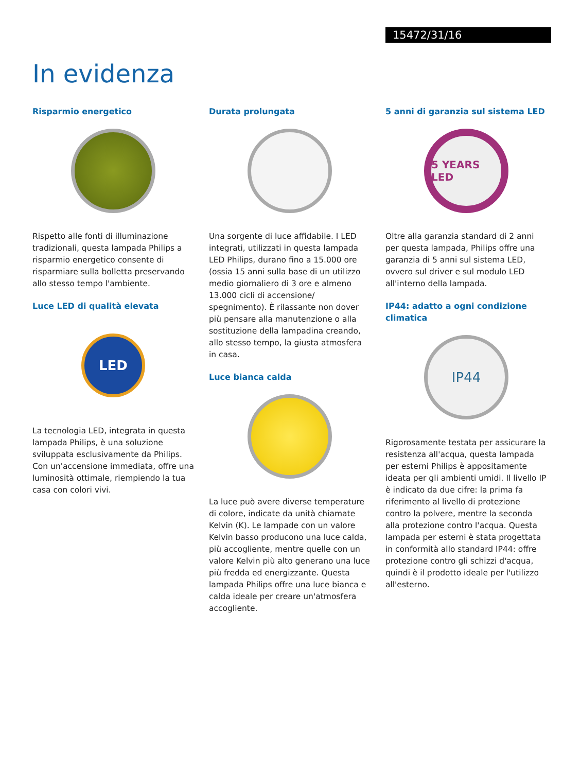15472/31/16
In evidenza
Risparmio energetico
Rispetto alle fonti di illuminazione tradizionali, questa lampada Philips a risparmio energetico consente di risparmiare sulla bolletta preservando allo stesso tempo l'ambiente.
Luce LED di qualità elevata
LED
La tecnologia LED, integrata in questa lampada Philips, è una soluzione sviluppata esclusivamente da Philips. Con un'accensione immediata, offre una luminosità ottimale, riempiendo la tua casa con colori vivi.
Durata prolungata
Una sorgente di luce affidabile. I LED integrati, utilizzati in questa lampada LED Philips, durano fino a 15.000 ore (ossia 15 anni sulla base di un utilizzo medio giornaliero di 3 ore e almeno 13.000 cicli di accensione/ spegnimento). È rilassante non dover più pensare alla manutenzione o alla sostituzione della lampadina creando, allo stesso tempo, la giusta atmosfera in casa.
Luce bianca calda
La luce può avere diverse temperature di colore, indicate da unità chiamate Kelvin (K). Le lampade con un valore Kelvin basso producono una luce calda, più accogliente, mentre quelle con un valore Kelvin più alto generano una luce più fredda ed energizzante. Questa lampada Philips offre una luce bianca e calda ideale per creare un'atmosfera accogliente.
5 anni di garanzia sul sistema LED
5 YEARS LED
Oltre alla garanzia standard di 2 anni per questa lampada, Philips offre una garanzia di 5 anni sul sistema LED, ovvero sul driver e sul modulo LED all'interno della lampada.
IP44: adatto a ogni condizione climatica
IP44
Rigorosamente testata per assicurare la resistenza all'acqua, questa lampada per esterni Philips è appositamente ideata per gli ambienti umidi. Il livello IP è indicato da due cifre: la prima fa riferimento al livello di protezione contro la polvere, mentre la seconda alla protezione contro l'acqua. Questa lampada per esterni è stata progettata in conformità allo standard IP44: offre protezione contro gli schizzi d'acqua, quindi è il prodotto ideale per l'utilizzo all'esterno.